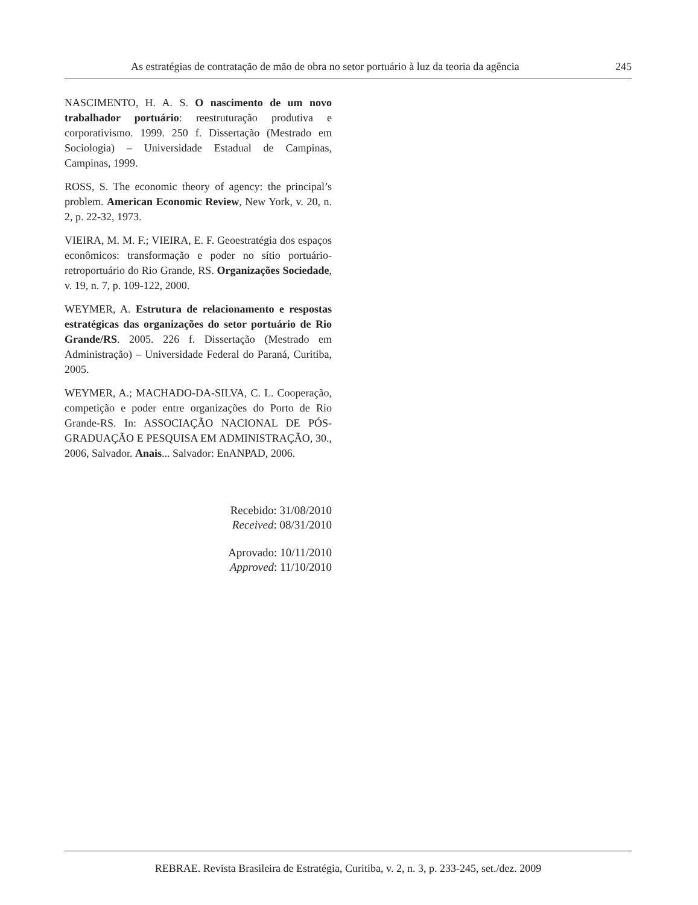As estratégias de contratação de mão de obra no setor portuário à luz da teoria da agência 245
NASCIMENTO, H. A. S. O nascimento de um novo trabalhador portuário: reestruturação produtiva e corporativismo. 1999. 250 f. Dissertação (Mestrado em Sociologia) – Universidade Estadual de Campinas, Campinas, 1999.
ROSS, S. The economic theory of agency: the principal’s problem. American Economic Review, New York, v. 20, n. 2, p. 22-32, 1973.
VIEIRA, M. M. F.; VIEIRA, E. F. Geoestratégia dos espaços econômicos: transformação e poder no sítio portuário-retroportuário do Rio Grande, RS. Organizações Sociedade, v. 19, n. 7, p. 109-122, 2000.
WEYMER, A. Estrutura de relacionamento e respostas estratégicas das organizações do setor portuário de Rio Grande/RS. 2005. 226 f. Dissertação (Mestrado em Administração) – Universidade Federal do Paraná, Curitiba, 2005.
WEYMER, A.; MACHADO-DA-SILVA, C. L. Cooperação, competição e poder entre organizações do Porto de Rio Grande-RS. In: ASSOCIAÇÃO NACIONAL DE PÓS-GRADUAÇÃO E PESQUISA EM ADMINISTRAÇÃO, 30., 2006, Salvador. Anais... Salvador: EnANPAD, 2006.
Recebido: 31/08/2010
Received: 08/31/2010
Aprovado: 10/11/2010
Approved: 11/10/2010
REBRAE. Revista Brasileira de Estratégia, Curitiba, v. 2, n. 3, p. 233-245, set./dez. 2009